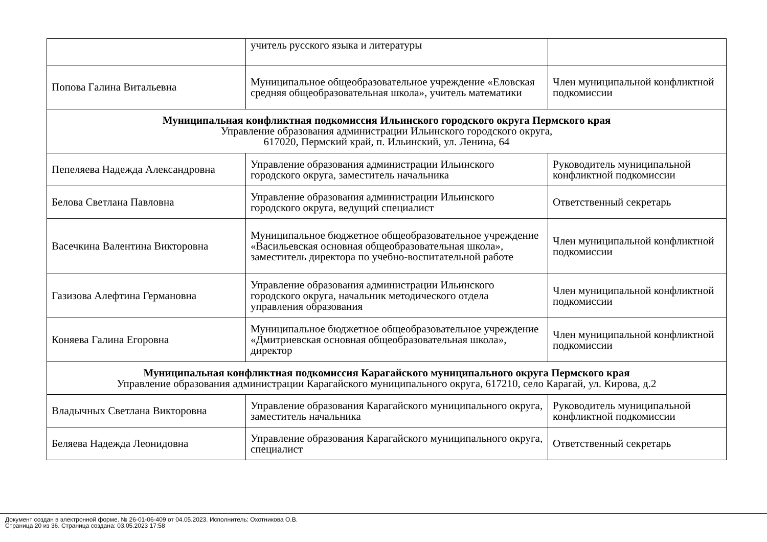| | учитель русского языка и литературы | |
| Попова Галина Витальевна | Муниципальное общеобразовательное учреждение «Еловская средняя общеобразовательная школа», учитель математики | Член муниципальной конфликтной подкомиссии |
| Муниципальная конфликтная подкомиссия Ильинского городского округа Пермского края Управление образования администрации Ильинского городского округа, 617020, Пермский край, п. Ильинский, ул. Ленина, 64 | | |
| Пепеляева Надежда Александровна | Управление образования администрации Ильинского городского округа, заместитель начальника | Руководитель муниципальной конфликтной подкомиссии |
| Белова Светлана Павловна | Управление образования администрации Ильинского городского округа, ведущий специалист | Ответственный секретарь |
| Васечкина Валентина Викторовна | Муниципальное бюджетное общеобразовательное учреждение «Васильевская основная общеобразовательная школа», заместитель директора по учебно-воспитательной работе | Член муниципальной конфликтной подкомиссии |
| Газизова Алефтина Германовна | Управление образования администрации Ильинского городского округа, начальник методического отдела управления образования | Член муниципальной конфликтной подкомиссии |
| Коняева Галина Егоровна | Муниципальное бюджетное общеобразовательное учреждение «Дмитриевская основная общеобразовательная школа», директор | Член муниципальной конфликтной подкомиссии |
| Муниципальная конфликтная подкомиссия Карагайского муниципального округа Пермского края Управление образования администрации Карагайского муниципального округа, 617210, село Карагай, ул. Кирова, д.2 | | |
| Владычных Светлана Викторовна | Управление образования Карагайского муниципального округа, заместитель начальника | Руководитель муниципальной конфликтной подкомиссии |
| Беляева Надежда Леонидовна | Управление образования Карагайского муниципального округа, специалист | Ответственный секретарь |
Документ создан в электронной форме. № 26-01-06-409 от 04.05.2023. Исполнитель: Охотникова О.В.
Страница 20 из 36. Страница создана: 03.05.2023 17:58